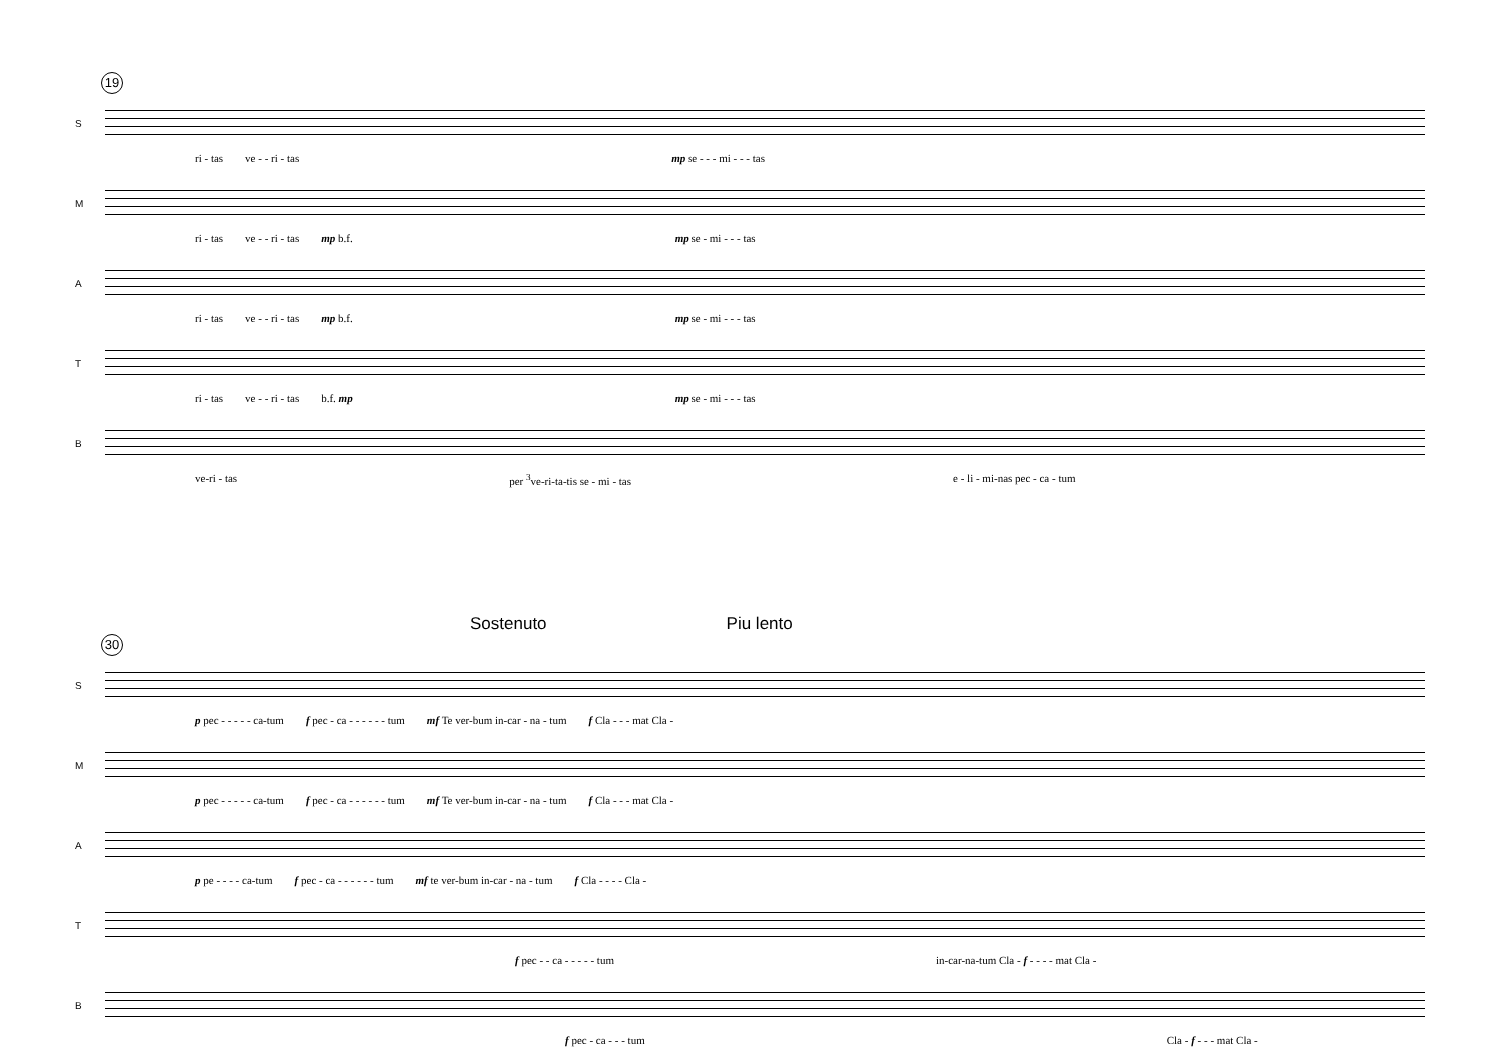19
S
ri - tas ve - - ri - tas mp se - - - mi - - - tas
M
ri - tas ve - - ri - tas mp b.f. mp se - mi - - - tas
A
ri - tas ve - - ri - tas mp b.f. mp se - mi - - - tas
T
ri - tas ve - - ri - tas b.f. mp mp se - mi - - - tas
B
ve-ri - tas per <sup>3</sup>ve-ri-ta-tis se - mi - tas e - li - mi-nas pec - ca - tum
Sostenuto Piu lento
30
S
p pec - - - - - ca-tum f pec - ca - - - - - - tum mf Te ver-bum in-car - na - tum f Cla - - - mat Cla -
M
p pec - - - - - ca-tum f pec - ca - - - - - - tum mf Te ver-bum in-car - na - tum f Cla - - - mat Cla -
A
p pe - - - - ca-tum f pec - ca - - - - - - tum mf te ver-bum in-car - na - tum f Cla - - - - Cla -
T
f pec - - ca - - - - - tum in-car-na-tum Cla - f - - - - mat Cla -
B
f pec - ca - - - tum Cla - f - - - mat Cla -